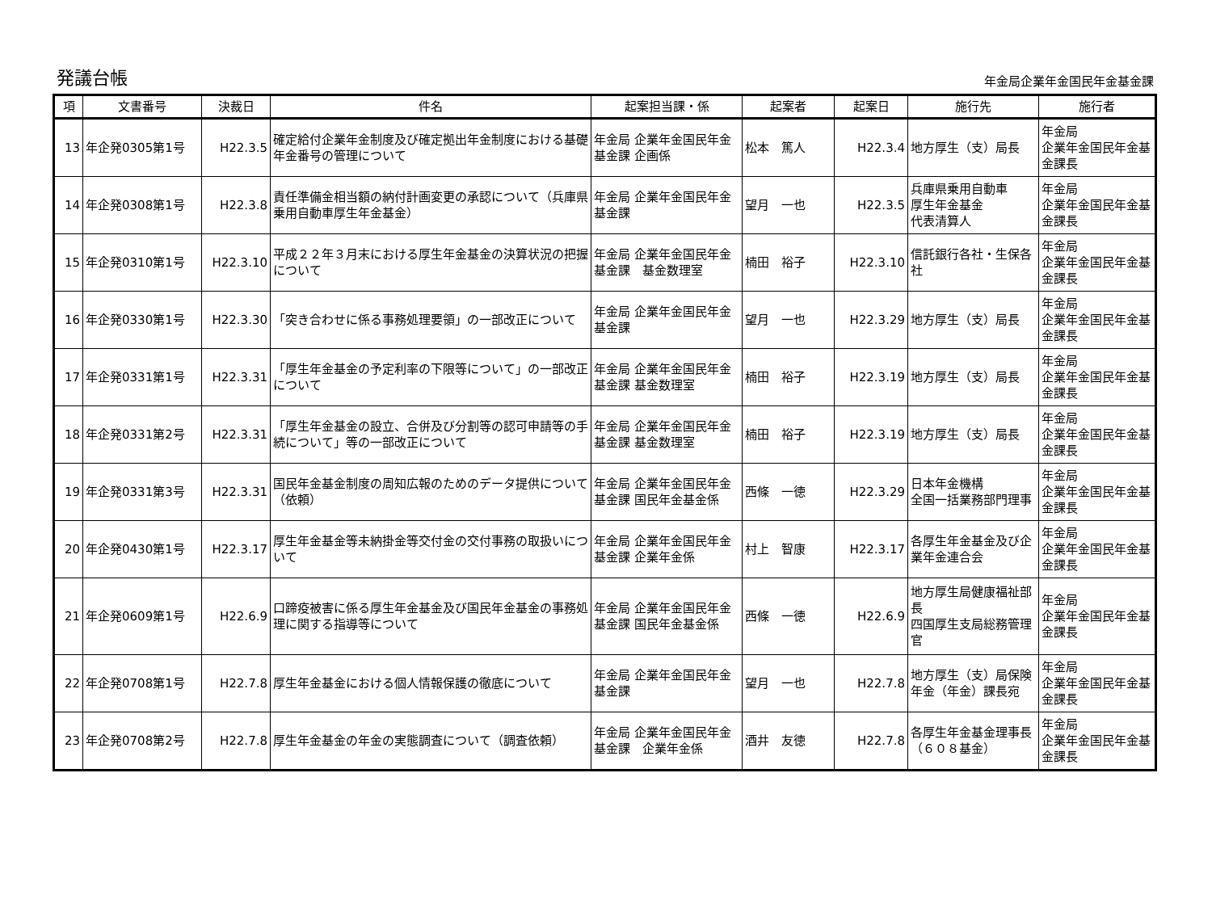発議台帳
年金局企業年金国民年金基金課
| 項 | 文書番号 | 決裁日 | 件名 | 起案担当課・係 | 起案者 | 起案日 | 施行先 | 施行者 |
| --- | --- | --- | --- | --- | --- | --- | --- | --- |
| 13 | 年企発0305第1号 | H22.3.5 | 確定給付企業年金制度及び確定拠出年金制度における基礎年金番号の管理について | 年金局 企業年金国民年金基金課 企画係 | 松本 篤人 | H22.3.4 | 地方厚生（支）局長 | 年金局 企業年金国民年金基金課長 |
| 14 | 年企発0308第1号 | H22.3.8 | 責任準備金相当額の納付計画変更の承認について（兵庫県乗用自動車厚生年金基金） | 年金局 企業年金国民年金基金課 | 望月 一也 | H22.3.5 | 兵庫県乗用自動車 厚生年金基金 代表清算人 | 年金局 企業年金国民年金基金課長 |
| 15 | 年企発0310第1号 | H22.3.10 | 平成２２年３月末における厚生年金基金の決算状況の把握について | 年金局 企業年金国民年金基金課 基金数理室 | 楠田 裕子 | H22.3.10 | 信託銀行各社・生保各社 | 年金局 企業年金国民年金基金課長 |
| 16 | 年企発0330第1号 | H22.3.30 | 「突き合わせに係る事務処理要領」の一部改正について | 年金局 企業年金国民年金基金課 | 望月 一也 | H22.3.29 | 地方厚生（支）局長 | 年金局 企業年金国民年金基金課長 |
| 17 | 年企発0331第1号 | H22.3.31 | 「厚生年金基金の予定利率の下限等について」の一部改正について | 年金局 企業年金国民年金基金課 基金数理室 | 楠田 裕子 | H22.3.19 | 地方厚生（支）局長 | 年金局 企業年金国民年金基金課長 |
| 18 | 年企発0331第2号 | H22.3.31 | 「厚生年金基金の設立、合併及び分割等の認可申請等の手続について」等の一部改正について | 年金局 企業年金国民年金基金課 基金数理室 | 楠田 裕子 | H22.3.19 | 地方厚生（支）局長 | 年金局 企業年金国民年金基金課長 |
| 19 | 年企発0331第3号 | H22.3.31 | 国民年金基金制度の周知広報のためのデータ提供について（依頼） | 年金局 企業年金国民年金基金課 国民年金基金係 | 西條 一徳 | H22.3.29 | 日本年金機構 全国一括業務部門理事 | 年金局 企業年金国民年金基金課長 |
| 20 | 年企発0430第1号 | H22.3.17 | 厚生年金基金等未納掛金等交付金の交付事務の取扱いについて | 年金局 企業年金国民年金基金課 企業年金係 | 村上 智康 | H22.3.17 | 各厚生年金基金及び企業年金連合会 | 年金局 企業年金国民年金基金課長 |
| 21 | 年企発0609第1号 | H22.6.9 | 口蹄疫被害に係る厚生年金基金及び国民年金基金の事務処理に関する指導等について | 年金局 企業年金国民年金基金課 国民年金基金係 | 西條 一徳 | H22.6.9 | 地方厚生局健康福祉部長 四国厚生支局総務管理官 | 年金局 企業年金国民年金基金課長 |
| 22 | 年企発0708第1号 | H22.7.8 | 厚生年金基金における個人情報保護の徹底について | 年金局 企業年金国民年金基金課 | 望月 一也 | H22.7.8 | 地方厚生（支）局保険年金（年金）課長宛 | 年金局 企業年金国民年金基金課長 |
| 23 | 年企発0708第2号 | H22.7.8 | 厚生年金基金の年金の実態調査について（調査依頼） | 年金局 企業年金国民年金基金課 企業年金係 | 酒井 友徳 | H22.7.8 | 各厚生年金基金理事長（６０８基金） | 年金局 企業年金国民年金基金課長 |